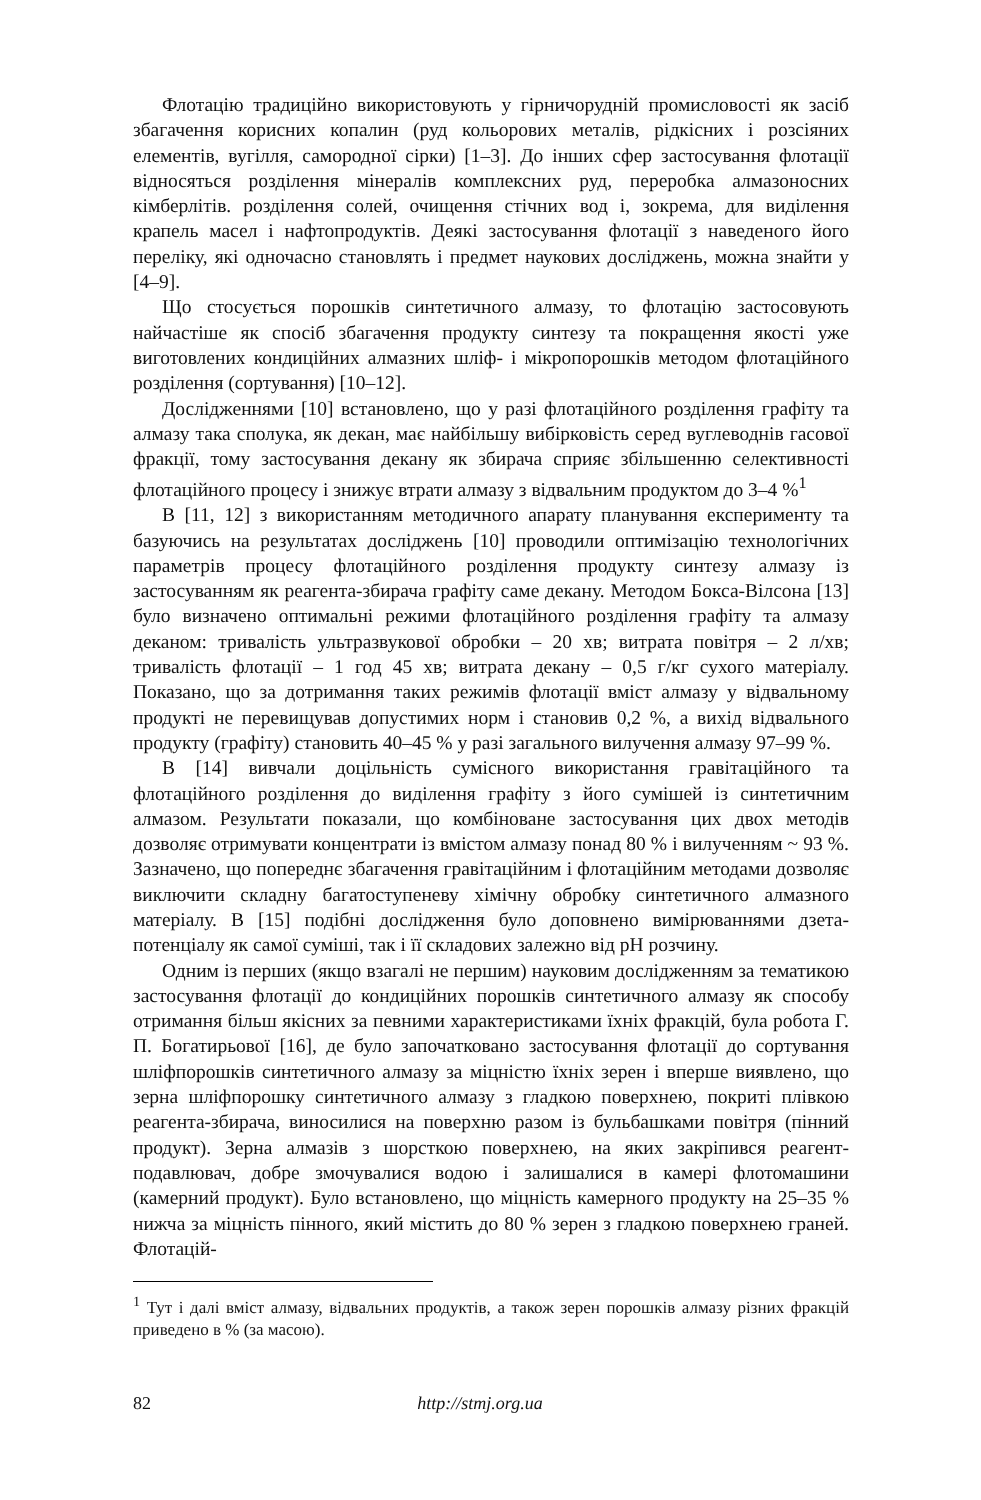Флотацію традиційно використовують у гірничорудній промисловості як засіб збагачення корисних копалин (руд кольорових металів, рідкісних і розсіяних елементів, вугілля, самородної сірки) [1–3]. До інших сфер застосування флотації відносяться розділення мінералів комплексних руд, переробка алмазоносних кімберлітів. розділення солей, очищення стічних вод і, зокрема, для виділення крапель масел і нафтопродуктів. Деякі застосування флотації з наведеного його переліку, які одночасно становлять і предмет наукових досліджень, можна знайти у [4–9].
Що стосується порошків синтетичного алмазу, то флотацію застосовують найчастіше як спосіб збагачення продукту синтезу та покращення якості уже виготовлених кондиційних алмазних шліф- і мікропорошків методом флотаційного розділення (сортування) [10–12].
Дослідженнями [10] встановлено, що у разі флотаційного розділення графіту та алмазу така сполука, як декан, має найбільшу вибірковість серед вуглеводнів гасової фракції, тому застосування декану як збирача сприяє збільшенню селективності флотаційного процесу і знижує втрати алмазу з відвальним продуктом до 3–4 %<sup>1</sup>
В [11, 12] з використанням методичного апарату планування експерименту та базуючись на результатах досліджень [10] проводили оптимізацію технологічних параметрів процесу флотаційного розділення продукту синтезу алмазу із застосуванням як реагента-збирача графіту саме декану. Методом Бокса-Вілсона [13] було визначено оптимальні режими флотаційного розділення графіту та алмазу деканом: тривалість ультразвукової обробки – 20 хв; витрата повітря – 2 л/хв; тривалість флотації – 1 год 45 хв; витрата декану – 0,5 г/кг сухого матеріалу. Показано, що за дотримання таких режимів флотації вміст алмазу у відвальному продукті не перевищував допустимих норм і становив 0,2 %, а вихід відвального продукту (графіту) становить 40–45 % у разі загального вилучення алмазу 97–99 %.
В [14] вивчали доцільність сумісного використання гравітаційного та флотаційного розділення до виділення графіту з його сумішей із синтетичним алмазом. Результати показали, що комбіноване застосування цих двох методів дозволяє отримувати концентрати із вмістом алмазу понад 80 % і вилученням ~ 93 %. Зазначено, що попереднє збагачення гравітаційним і флотаційним методами дозволяє виключити складну багатоступеневу хімічну обробку синтетичного алмазного матеріалу. В [15] подібні дослідження було доповнено вимірюваннями дзета-потенціалу як самої суміші, так і її складових залежно від pH розчину.
Одним із перших (якщо взагалі не першим) науковим дослідженням за тематикою застосування флотації до кондиційних порошків синтетичного алмазу як способу отримання більш якісних за певними характеристиками їхніх фракцій, була робота Г. П. Богатирьової [16], де було започатковано застосування флотації до сортування шліфпорошків синтетичного алмазу за міцністю їхніх зерен і вперше виявлено, що зерна шліфпорошку синтетичного алмазу з гладкою поверхнею, покриті плівкою реагента-збирача, виносилися на поверхню разом із бульбашками повітря (пінний продукт). Зерна алмазів з шорсткою поверхнею, на яких закріпився реагент-подавлювач, добре змочувалися водою і залишалися в камері флотомашини (камерний продукт). Було встановлено, що міцність камерного продукту на 25–35 % нижча за міцність пінного, який містить до 80 % зерен з гладкою поверхнею граней. Флотацій-
<sup>1</sup> Тут і далі вміст алмазу, відвальних продуктів, а також зерен порошків алмазу різних фракцій приведено в % (за масою).
82 http://stmj.org.ua